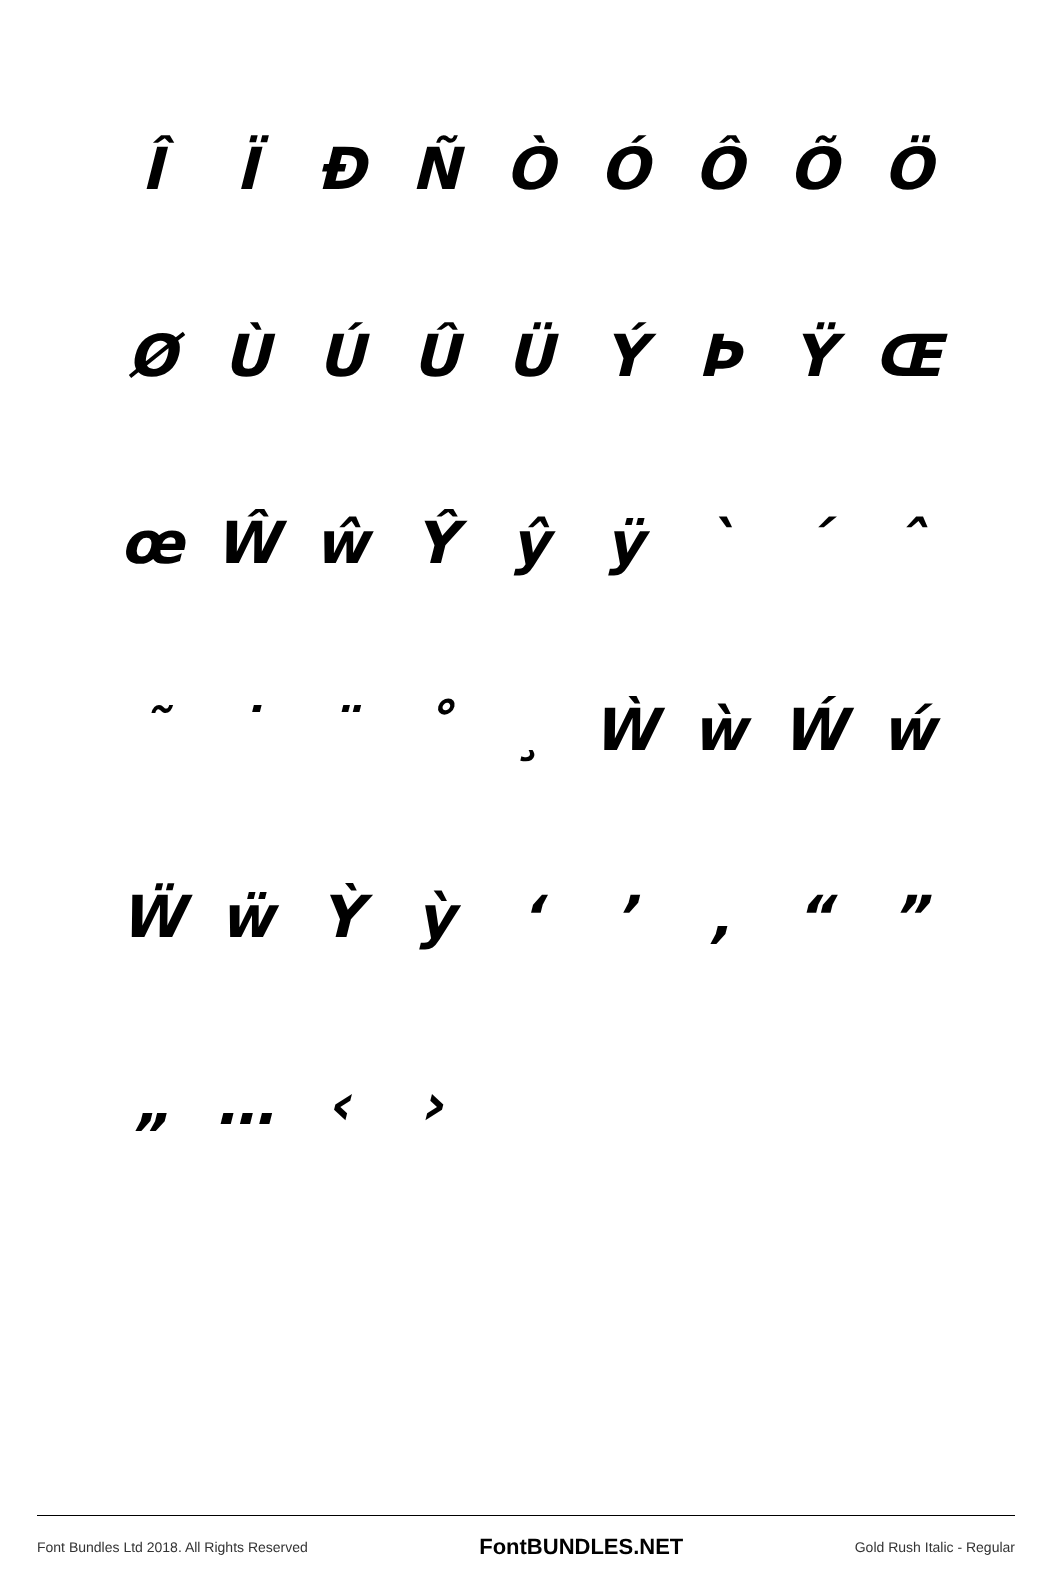Î Ï Ð Ñ Ò Ó Ô Õ Ö
Ø Ù Ú Û Ü Ý Þ Ÿ Œ
œ Ŵ ŵ Ŷ ŷ ÿ ˋ ˊ ˆ
˜ ˙ ¨ ˚ ¸ Ẁ ẁ Ẃ ẃ
Ẅ ẅ Ỳ ỳ ‘ ’ ‚ “ ”
„ … ‹ ›
Font Bundles Ltd 2018. All Rights Reserved FontBUNDLES.NET Gold Rush Italic - Regular